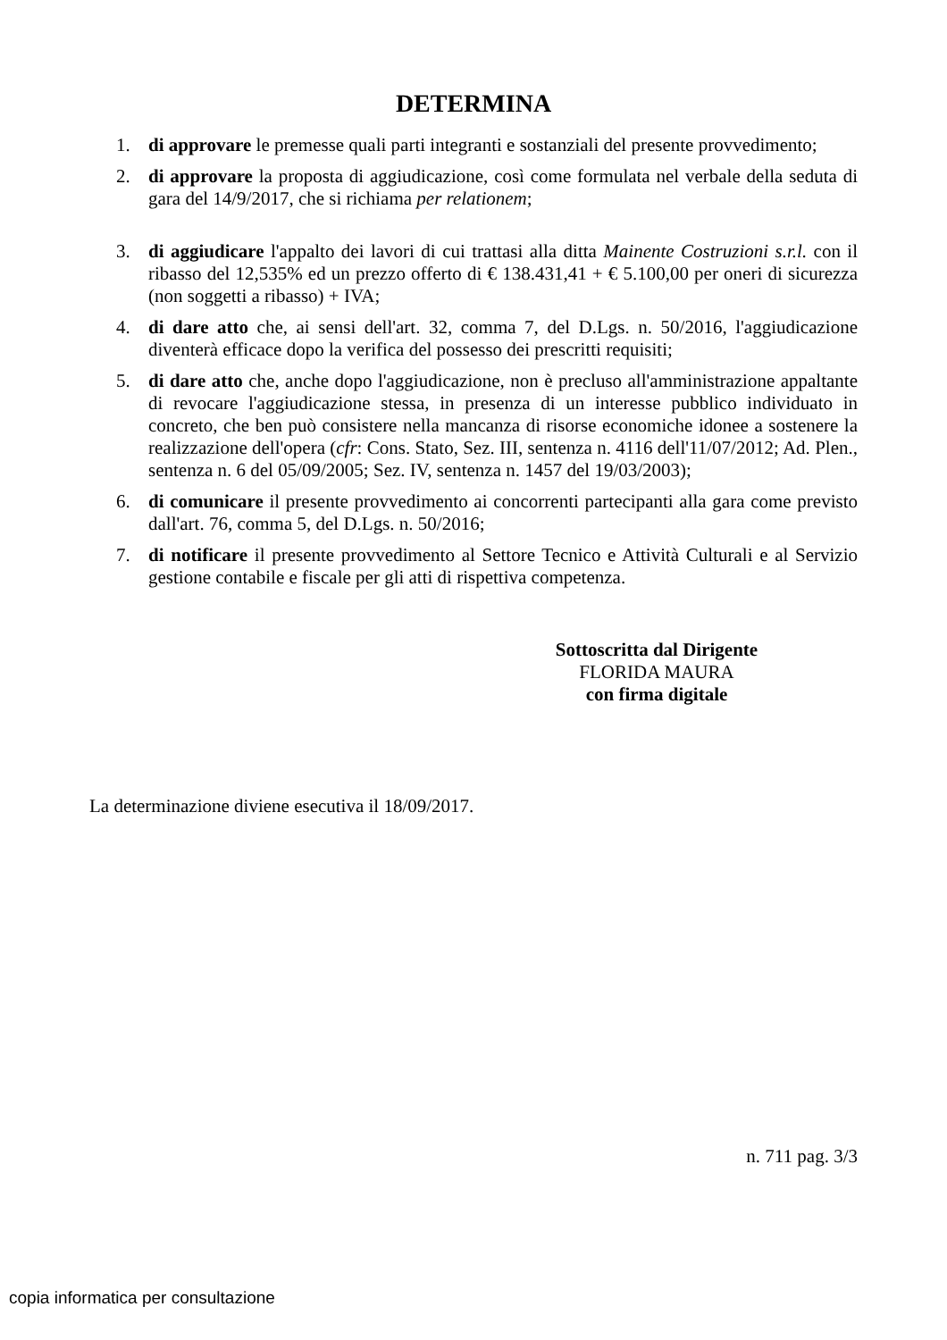DETERMINA
1. di approvare le premesse quali parti integranti e sostanziali del presente provvedimento;
2. di approvare la proposta di aggiudicazione, così come formulata nel verbale della seduta di gara del 14/9/2017, che si richiama per relationem;
3. di aggiudicare l'appalto dei lavori di cui trattasi alla ditta Mainente Costruzioni s.r.l. con il ribasso del 12,535% ed un prezzo offerto di € 138.431,41 + € 5.100,00 per oneri di sicurezza (non soggetti a ribasso) + IVA;
4. di dare atto che, ai sensi dell'art. 32, comma 7, del D.Lgs. n. 50/2016, l'aggiudicazione diventerà efficace dopo la verifica del possesso dei prescritti requisiti;
5. di dare atto che, anche dopo l'aggiudicazione, non è precluso all'amministrazione appaltante di revocare l'aggiudicazione stessa, in presenza di un interesse pubblico individuato in concreto, che ben può consistere nella mancanza di risorse economiche idonee a sostenere la realizzazione dell'opera (cfr: Cons. Stato, Sez. III, sentenza n. 4116 dell'11/07/2012; Ad. Plen., sentenza n. 6 del 05/09/2005; Sez. IV, sentenza n. 1457 del 19/03/2003);
6. di comunicare il presente provvedimento ai concorrenti partecipanti alla gara come previsto dall'art. 76, comma 5, del D.Lgs. n. 50/2016;
7. di notificare il presente provvedimento al Settore Tecnico e Attività Culturali e al Servizio gestione contabile e fiscale per gli atti di rispettiva competenza.
Sottoscritta dal Dirigente
FLORIDA MAURA
con firma digitale
La determinazione diviene esecutiva il 18/09/2017.
n. 711 pag. 3/3
copia informatica per consultazione